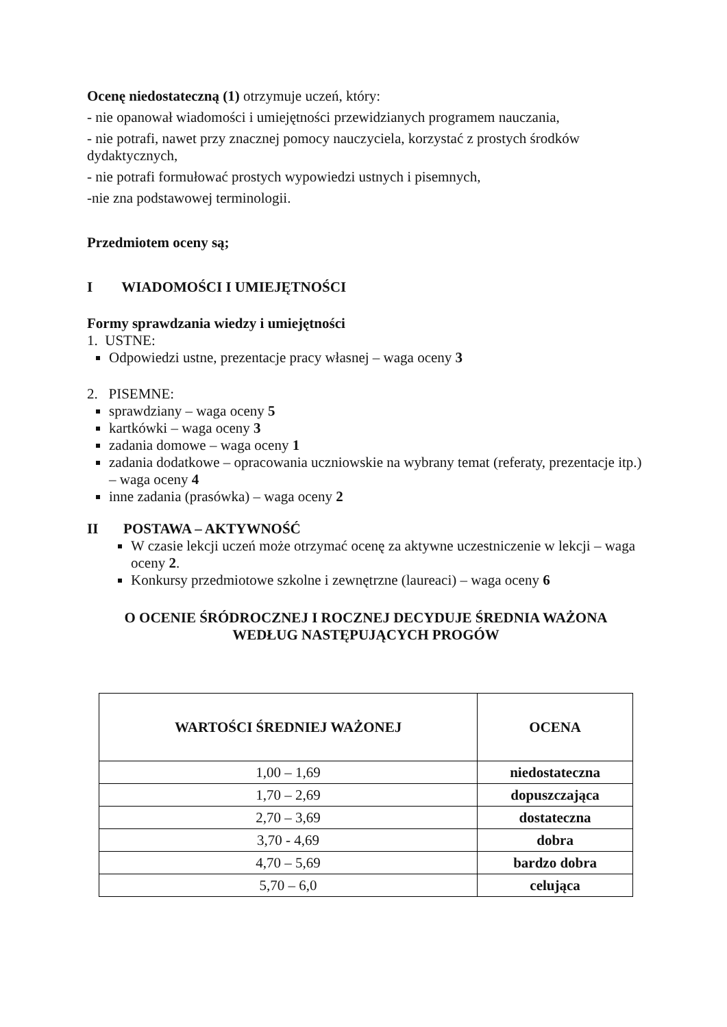Ocenę niedostateczną (1) otrzymuje uczeń, który:
- nie opanował wiadomości i umiejętności przewidzianych programem nauczania,
- nie potrafi, nawet przy znacznej pomocy nauczyciela, korzystać z prostych środków dydaktycznych,
- nie potrafi formułować prostych wypowiedzi ustnych i pisemnych,
-nie zna podstawowej terminologii.
Przedmiotem oceny są;
I WIADOMOŚCI I UMIEJĘTNOŚCI
Formy sprawdzania wiedzy i umiejętności
1. USTNE:
Odpowiedzi ustne, prezentacje pracy własnej – waga oceny 3
2. PISEMNE:
sprawdziany – waga oceny 5
kartkówki – waga oceny 3
zadania domowe – waga oceny 1
zadania dodatkowe – opracowania uczniowskie na wybrany temat (referaty, prezentacje itp.) – waga oceny 4
inne zadania (prasówka) – waga oceny 2
II POSTAWA – AKTYWNOŚĆ
W czasie lekcji uczeń może otrzymać ocenę za aktywne uczestniczenie w lekcji – waga oceny 2.
Konkursy przedmiotowe szkolne i zewnętrzne (laureaci) – waga oceny 6
O OCENIE ŚRÓDROCZNEJ I ROCZNEJ DECYDUJE ŚREDNIA WAŻONA
WEDŁUG NASTĘPUJĄCYCH PROGÓW
| WARTOŚCI ŚREDNIEJ WAŻONEJ | OCENA |
| --- | --- |
| 1,00 – 1,69 | niedostateczna |
| 1,70 – 2,69 | dopuszczająca |
| 2,70 – 3,69 | dostateczna |
| 3,70 - 4,69 | dobra |
| 4,70 – 5,69 | bardzo dobra |
| 5,70 – 6,0 | celująca |